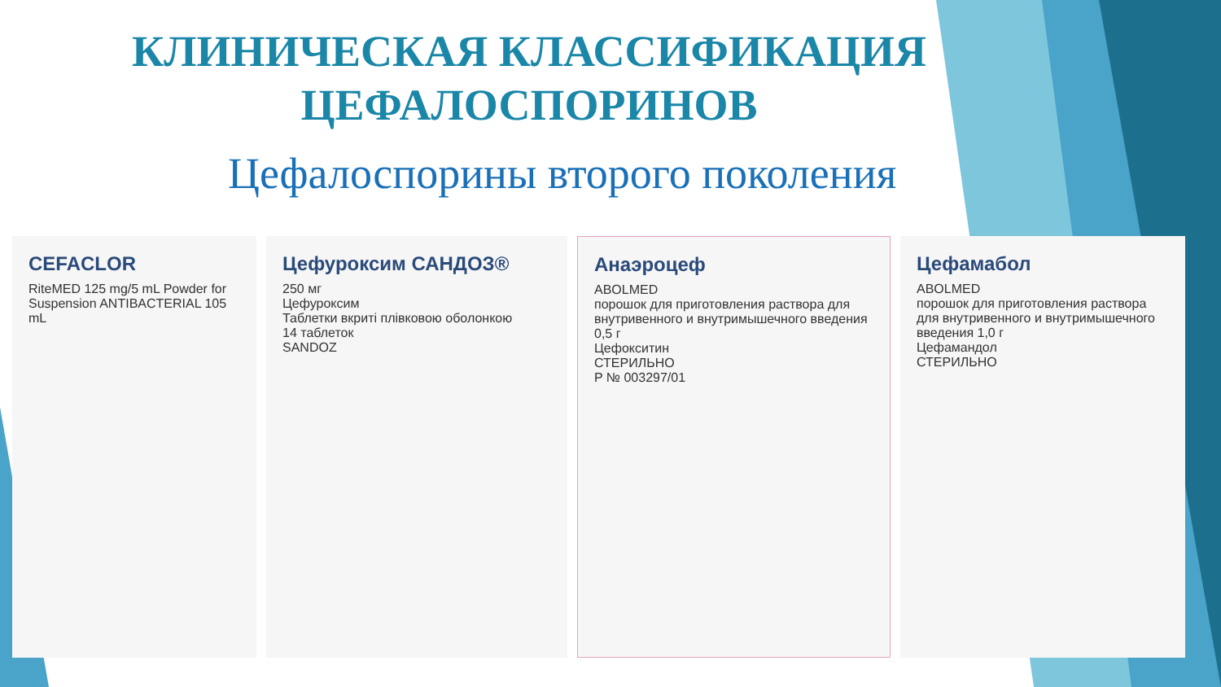КЛИНИЧЕСКАЯ КЛАССИФИКАЦИЯ
ЦЕФАЛОСПОРИНОВ
Цефалоспорины второго поколения
CEFACLOR
RiteMED 125 mg/5 mL Powder for Suspension ANTIBACTERIAL 105 mL
Цефуроксим САНДОЗ®
250 мг
Цефуроксим
Таблетки вкриті плівковою оболонкою
14 таблеток
SANDOZ
Анаэроцеф
ABOLMED
порошок для приготовления раствора для внутривенного и внутримышечного введения 0,5 г
Цефокситин
СТЕРИЛЬНО
P № 003297/01
Цефамабол
ABOLMED
порошок для приготовления раствора для внутривенного и внутримышечного введения 1,0 г
Цефамандол
СТЕРИЛЬНО